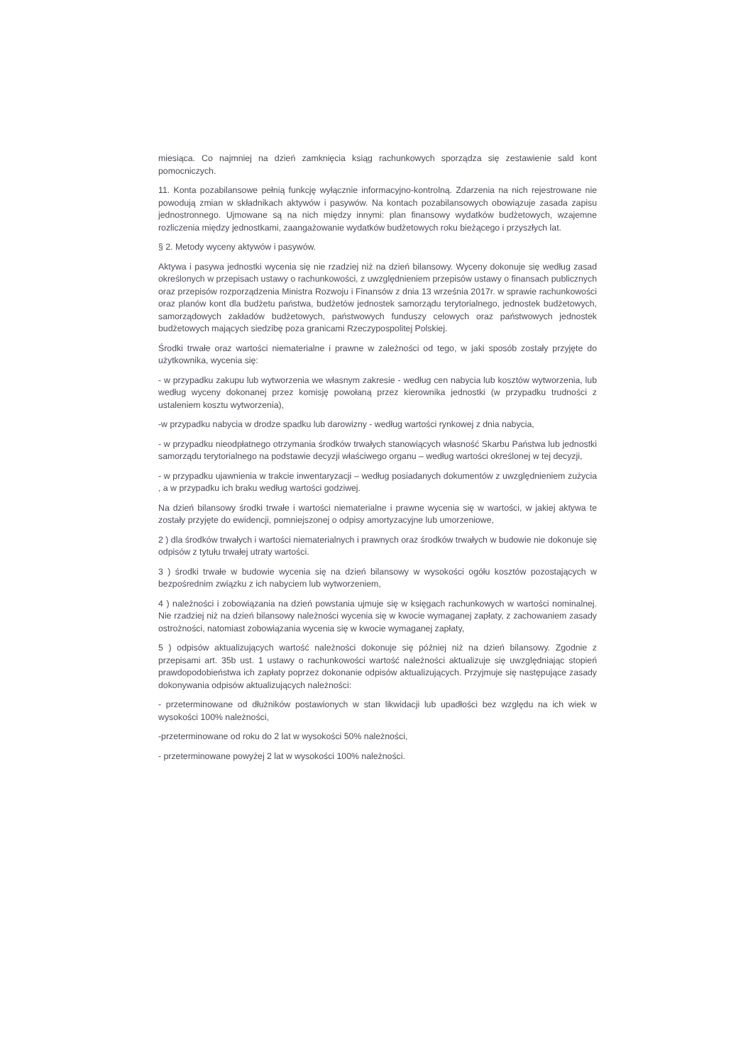miesiąca. Co najmniej na dzień zamknięcia ksiąg rachunkowych sporządza się zestawienie sald kont pomocniczych.
11. Konta pozabilansowe pełnią funkcję wyłącznie informacyjno-kontrolną. Zdarzenia na nich rejestrowane nie powodują zmian w składnikach aktywów i pasywów. Na kontach pozabilansowych obowiązuje zasada zapisu jednostronnego. Ujmowane są na nich między innymi: plan finansowy wydatków budżetowych, wzajemne rozliczenia między jednostkami, zaangażowanie wydatków budżetowych roku bieżącego i przyszłych lat.
§ 2. Metody wyceny aktywów i pasywów.
Aktywa i pasywa jednostki wycenia się nie rzadziej niż na dzień bilansowy. Wyceny dokonuje się według zasad określonych w przepisach ustawy o rachunkowości, z uwzględnieniem przepisów ustawy o finansach publicznych oraz przepisów rozporządzenia Ministra Rozwoju i Finansów z dnia 13 września 2017r. w sprawie rachunkowości oraz planów kont dla budżetu państwa, budżetów jednostek samorządu terytorialnego, jednostek budżetowych, samorządowych zakładów budżetowych, państwowych funduszy celowych oraz państwowych jednostek budżetowych mających siedzibę poza granicami Rzeczypospolitej Polskiej.
Środki trwałe oraz wartości niematerialne i prawne w zależności od tego, w jaki sposób zostały przyjęte do użytkownika, wycenia się:
- w przypadku zakupu lub wytworzenia we własnym zakresie - według cen nabycia lub kosztów wytworzenia, lub według wyceny dokonanej przez komisję powołaną przez kierownika jednostki (w przypadku trudności z ustaleniem kosztu wytworzenia),
-w przypadku nabycia w drodze spadku lub darowizny - według wartości rynkowej z dnia nabycia,
- w przypadku nieodpłatnego otrzymania środków trwałych stanowiących własność Skarbu Państwa lub jednostki samorządu terytorialnego na podstawie decyzji właściwego organu – według wartości określonej w tej decyzji,
- w przypadku ujawnienia w trakcie inwentaryzacji – według posiadanych dokumentów z uwzględnieniem zużycia , a w przypadku ich braku według wartości godziwej.
Na dzień bilansowy środki trwałe i wartości niematerialne i prawne wycenia się w wartości, w jakiej aktywa te zostały przyjęte do ewidencji, pomniejszonej o odpisy amortyzacyjne lub umorzeniowe,
2 ) dla środków trwałych i wartości niematerialnych i prawnych oraz środków trwałych w budowie nie dokonuje się odpisów z tytułu trwałej utraty wartości.
3 ) środki trwałe w budowie wycenia się na dzień bilansowy w wysokości ogółu kosztów pozostających w bezpośrednim związku z ich nabyciem lub wytworzeniem,
4 ) należności i zobowiązania na dzień powstania ujmuje się w księgach rachunkowych w wartości nominalnej. Nie rzadziej niż na dzień bilansowy należności wycenia się w kwocie wymaganej zapłaty, z zachowaniem zasady ostrożności, natomiast zobowiązania wycenia się w kwocie wymaganej zapłaty,
5 ) odpisów aktualizujących wartość należności dokonuje się później niż na dzień bilansowy. Zgodnie z przepisami art. 35b ust. 1 ustawy o rachunkowości wartość należności aktualizuje się uwzględniając stopień prawdopodobieństwa ich zapłaty poprzez dokonanie odpisów aktualizujących. Przyjmuje się następujące zasady dokonywania odpisów aktualizujących należności:
- przeterminowane od dłużników postawionych w stan likwidacji lub upadłości bez względu na ich wiek w wysokości 100% należności,
-przeterminowane od roku do 2 lat w wysokości 50% należności,
- przeterminowane powyżej 2 lat w wysokości 100% należności.